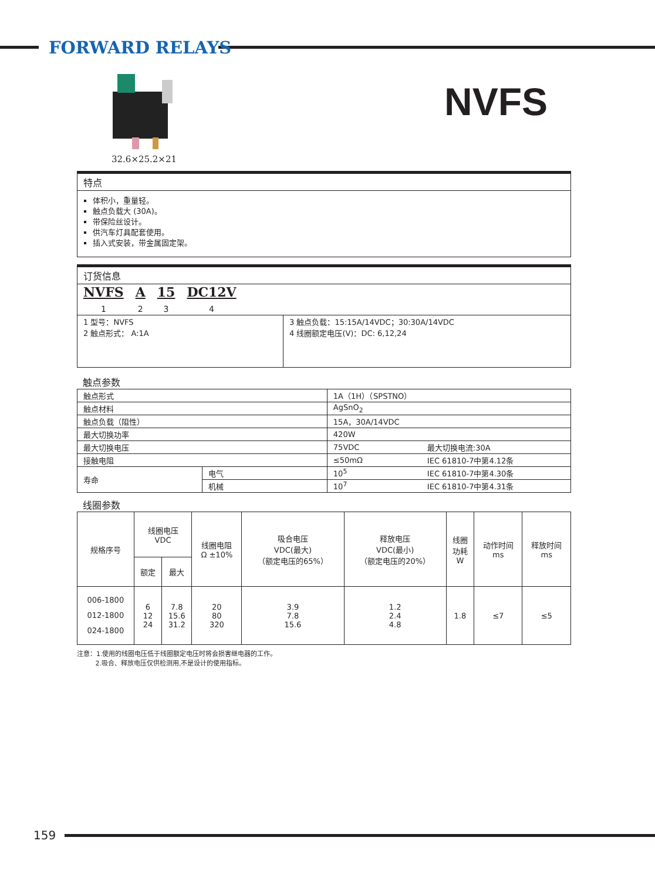FORWARD RELAYS
32.6×25.2×21
NVFS
特点
体积小，重量轻。
触点负载大 (30A)。
带保险丝设计。
供汽车灯具配套使用。
插入式安装，带金属固定架。
订货信息
NVFS
1
A
2
15
3
DC12V
4
| 1 型号：NVFS 2 触点形式： A:1A | 3 触点负载：15:15A/14VDC；30:30A/14VDC 4 线圈额定电压(V)：DC: 6,12,24 |
触点参数
| 触点形式 | | 1A（1H）（SPSTNO） | |
| 触点材料 | | AgSnO<sub>2</sub> | |
| 触点负载（阻性） | | 15A，30A/14VDC | |
| 最大切换功率 | | 420W | |
| 最大切换电压 | | 75VDC | 最大切换电流:30A |
| 接触电阻 | | ≤50mΩ | IEC 61810-7中第4.12条 |
| 寿命 | 电气 | 10<sup>5</sup> | IEC 61810-7中第4.30条 |
| | 机械 | 10<sup>7</sup> | IEC 61810-7中第4.31条 |
线圈参数
| 规格序号 | 线圈电压 VDC | | 线圈电阻 Ω ±10% | 吸合电压 VDC(最大) （额定电压的65%） | 释放电压 VDC(最小) （额定电压的20%） | 线圈 功耗 W | 动作时间 ms | 释放时间 ms |
| --- | --- | --- | --- | --- | --- | --- | --- | --- |
| | 额定 | 最大 | | | | | | |
| 006-1800 012-1800 024-1800 | 6 12 24 | 7.8 15.6 31.2 | 20 80 320 | 3.9 7.8 15.6 | 1.2 2.4 4.8 | 1.8 | ≤7 | ≤5 |
注意：1.使用的线圈电压低于线圈额定电压时将会损害继电器的工作。
2.吸合、释放电压仅供检测用,不是设计的使用指标。
159